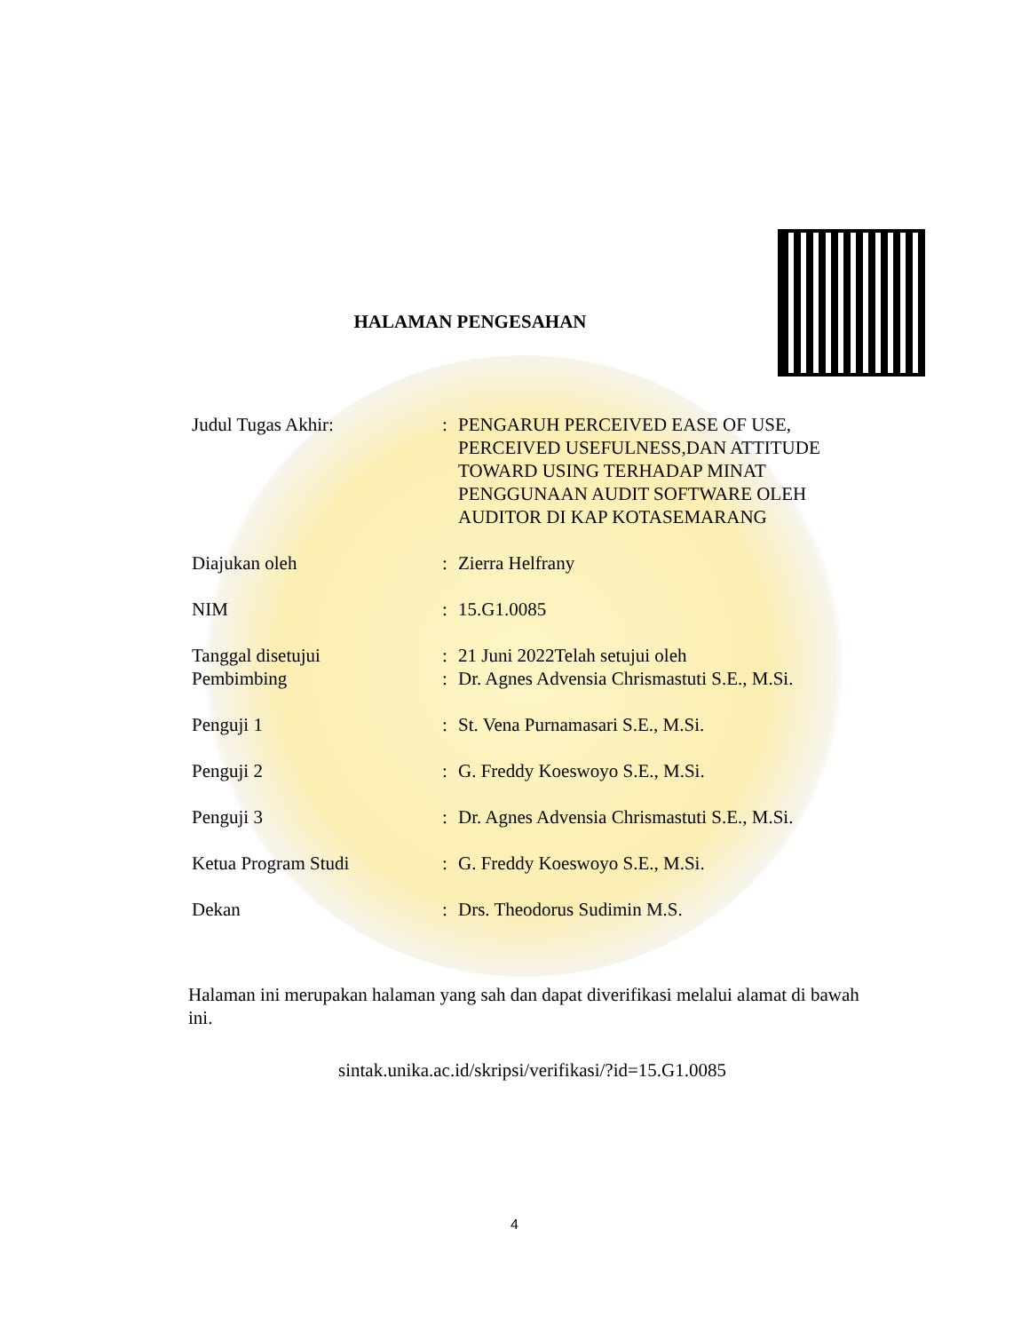HALAMAN PENGESAHAN
| Judul Tugas Akhir: | : | PENGARUH PERCEIVED EASE OF USE, PERCEIVED USEFULNESS,DAN ATTITUDE TOWARD USING TERHADAP MINAT PENGGUNAAN AUDIT SOFTWARE OLEH AUDITOR DI KAP KOTASEMARANG |
| Diajukan oleh | : | Zierra Helfrany |
| NIM | : | 15.G1.0085 |
| Tanggal disetujui | : | 21 Juni 2022Telah setujui oleh |
| Pembimbing | : | Dr. Agnes Advensia Chrismastuti S.E., M.Si. |
| Penguji 1 | : | St. Vena Purnamasari S.E., M.Si. |
| Penguji 2 | : | G. Freddy Koeswoyo S.E., M.Si. |
| Penguji 3 | : | Dr. Agnes Advensia Chrismastuti S.E., M.Si. |
| Ketua Program Studi | : | G. Freddy Koeswoyo S.E., M.Si. |
| Dekan | : | Drs. Theodorus Sudimin M.S. |
Halaman ini merupakan halaman yang sah dan dapat diverifikasi melalui alamat di bawah ini.
sintak.unika.ac.id/skripsi/verifikasi/?id=15.G1.0085
4